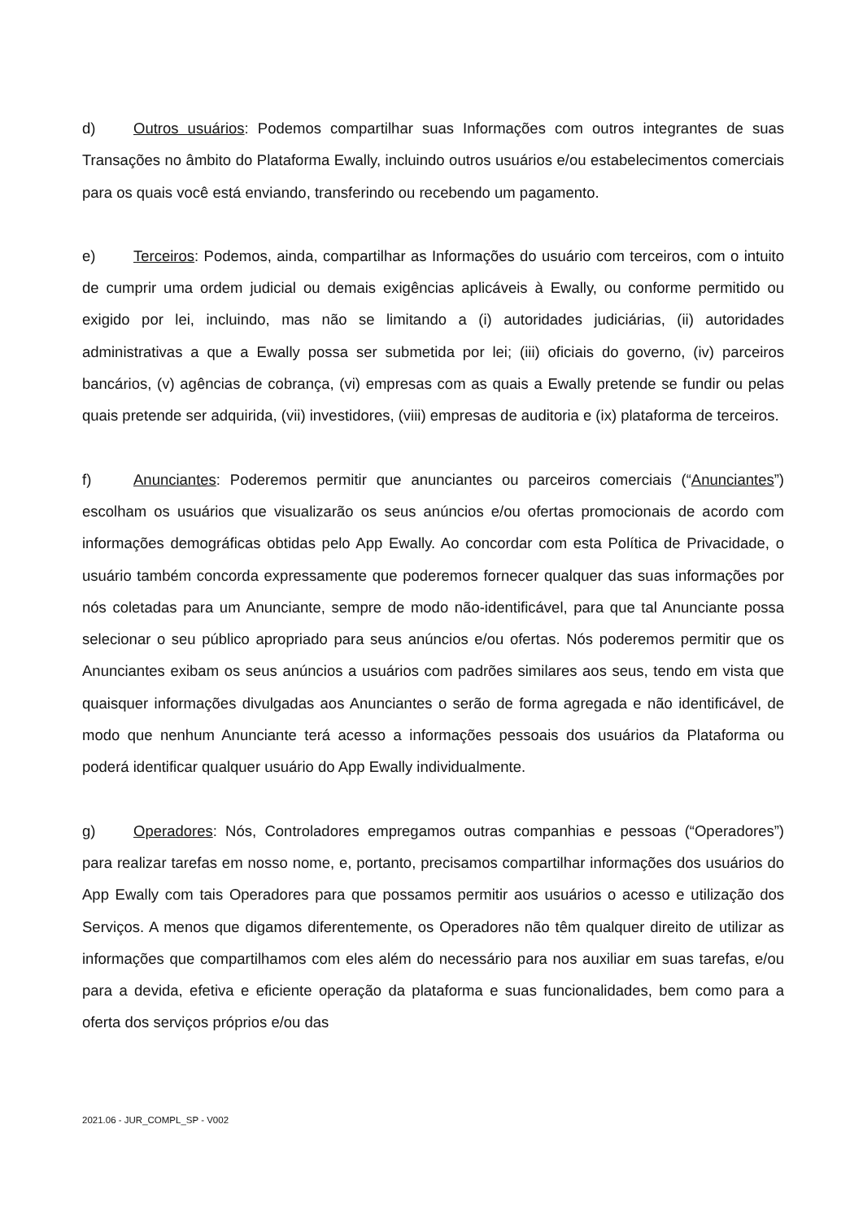d) Outros usuários: Podemos compartilhar suas Informações com outros integrantes de suas Transações no âmbito do Plataforma Ewally, incluindo outros usuários e/ou estabelecimentos comerciais para os quais você está enviando, transferindo ou recebendo um pagamento.
e) Terceiros: Podemos, ainda, compartilhar as Informações do usuário com terceiros, com o intuito de cumprir uma ordem judicial ou demais exigências aplicáveis à Ewally, ou conforme permitido ou exigido por lei, incluindo, mas não se limitando a (i) autoridades judiciárias, (ii) autoridades administrativas a que a Ewally possa ser submetida por lei; (iii) oficiais do governo, (iv) parceiros bancários, (v) agências de cobrança, (vi) empresas com as quais a Ewally pretende se fundir ou pelas quais pretende ser adquirida, (vii) investidores, (viii) empresas de auditoria e (ix) plataforma de terceiros.
f) Anunciantes: Poderemos permitir que anunciantes ou parceiros comerciais (“Anunciantes”) escolham os usuários que visualizarão os seus anúncios e/ou ofertas promocionais de acordo com informações demográficas obtidas pelo App Ewally. Ao concordar com esta Política de Privacidade, o usuário também concorda expressamente que poderemos fornecer qualquer das suas informações por nós coletadas para um Anunciante, sempre de modo não-identificável, para que tal Anunciante possa selecionar o seu público apropriado para seus anúncios e/ou ofertas. Nós poderemos permitir que os Anunciantes exibam os seus anúncios a usuários com padrões similares aos seus, tendo em vista que quaisquer informações divulgadas aos Anunciantes o serão de forma agregada e não identificável, de modo que nenhum Anunciante terá acesso a informações pessoais dos usuários da Plataforma ou poderá identificar qualquer usuário do App Ewally individualmente.
g) Operadores: Nós, Controladores empregamos outras companhias e pessoas (“Operadores”) para realizar tarefas em nosso nome, e, portanto, precisamos compartilhar informações dos usuários do App Ewally com tais Operadores para que possamos permitir aos usuários o acesso e utilização dos Serviços. A menos que digamos diferentemente, os Operadores não têm qualquer direito de utilizar as informações que compartilhamos com eles além do necessário para nos auxiliar em suas tarefas, e/ou para a devida, efetiva e eficiente operação da plataforma e suas funcionalidades, bem como para a oferta dos serviços próprios e/ou das
2021.06 - JUR_COMPL_SP - V002